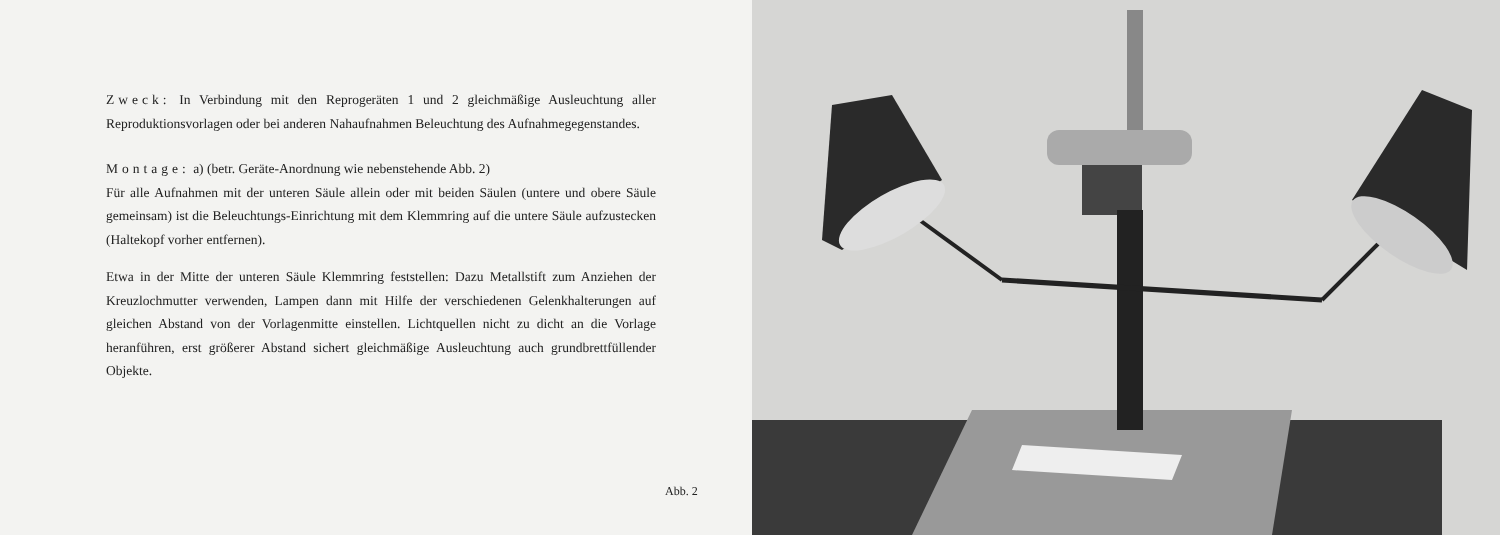Zweck: In Verbindung mit den Reprogeräten 1 und 2 gleichmäßige Ausleuchtung aller Reproduktionsvorlagen oder bei anderen Nahaufnahmen Beleuchtung des Aufnahmegegenstandes.
Montage: a) (betr. Geräte-Anordnung wie nebenstehende Abb. 2)
Für alle Aufnahmen mit der unteren Säule allein oder mit beiden Säulen (untere und obere Säule gemeinsam) ist die Beleuchtungs-Einrichtung mit dem Klemmring auf die untere Säule aufzustecken (Haltekopf vorher entfernen).
Etwa in der Mitte der unteren Säule Klemmring feststellen: Dazu Metallstift zum Anziehen der Kreuzlochmutter verwenden, Lampen dann mit Hilfe der verschiedenen Gelenkhalterungen auf gleichen Abstand von der Vorlagenmitte einstellen. Lichtquellen nicht zu dicht an die Vorlage heranführen, erst größerer Abstand sichert gleichmäßige Ausleuchtung auch grundbrettfüllender Objekte.
Abb. 2